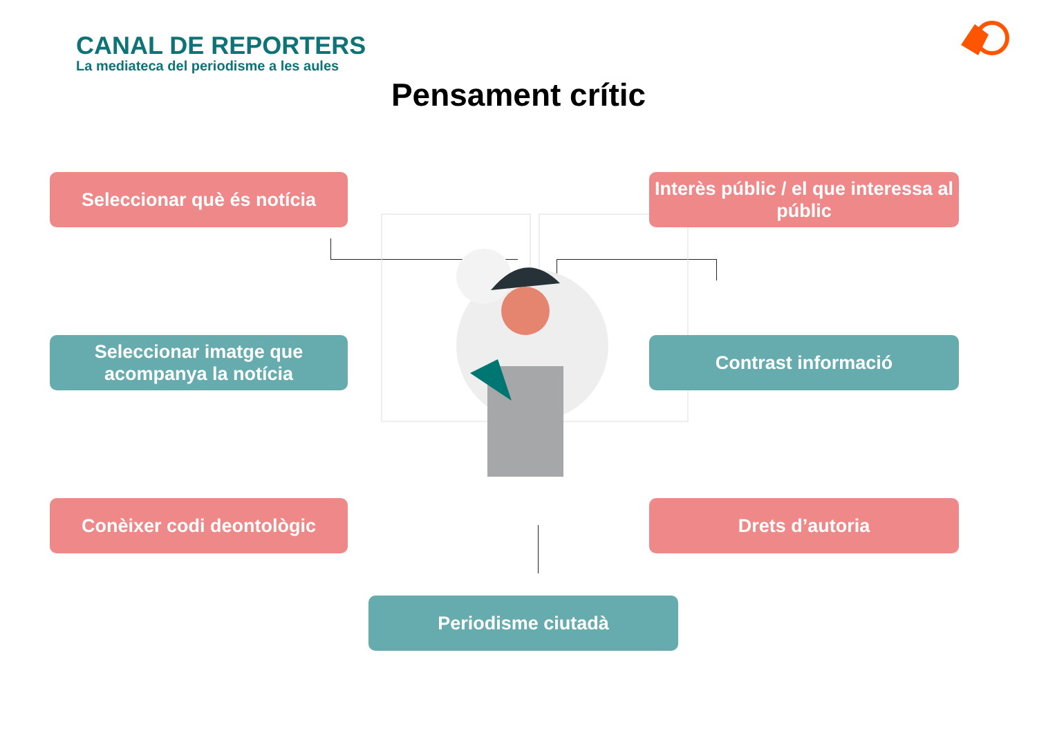CANAL DE REPORTERS
La mediateca del periodisme a les aules
Pensament crític
Seleccionar què és notícia
Interès públic / el que interessa al públic
Seleccionar imatge que acompanya la notícia
Contrast informació
Conèixer codi deontològic Drets d’autoria
Periodisme ciutadà